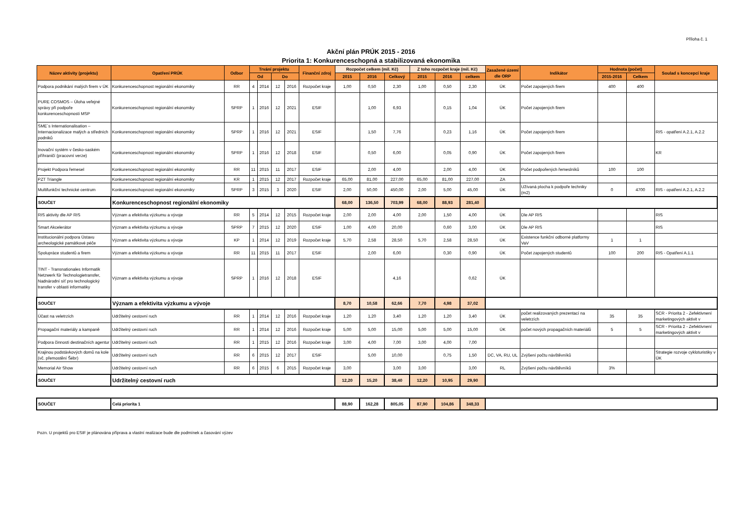Příloha č. 1
Akční plán PRÚK 2015 - 2016
Priorita 1: Konkurenceschopná a stabilizovaná ekonomika
| Název aktivity (projektu) | Opatření PRÚK | Odbor | Trvání projektu | | | | Finanční zdroj | Rozpočet celkem (mil. Kč) | | | Z toho rozpočet kraje (mil. Kč) | | | Zasažené území dle ORP | Indikátor | Hodnota (počet) | | Soulad s koncepcí kraje |
| --- | --- | --- | --- | --- | --- | --- | --- | --- | --- | --- | --- | --- | --- | --- | --- | --- | --- | --- |
| | | | Od | | Do | | | 2015 | 2016 | Celkový | 2015 | 2016 | celkem | | | 2015-2016 | Celkem | |
| Podpora podnikání malých firem v ÚK | Konkurenceschopnost regionální ekonomiky | RR | 4 | 2014 | 12 | 2016 | Rozpočet kraje | 1,00 | 0,50 | 2,30 | 1,00 | 0,50 | 2,30 | ÚK | Počet zapojených firem | 400 | 400 | |
| PURE COSMOS – Úloha veřejné správy při podpoře konkurenceschopnosti MSP | Konkurenceschopnost regionální ekonomiky | SPRP | 1 | 2016 | 12 | 2021 | ESIF | | 1,00 | 6,93 | | 0,15 | 1,04 | ÚK | Počet zapojených firem | | | |
| SME´s Internationalisation – Internacionalizace malých a středních podniků | Konkurenceschopnost regionální ekonomiky | SPRP | 1 | 2016 | 12 | 2021 | ESIF | | 1,50 | 7,76 | | 0,23 | 1,16 | ÚK | Počet zapojených firem | | | RIS - opatření A.2.1, A.2.2 |
| Inovační systém v česko-saském příhraničí (pracovní verze) | Konkurenceschopnost regionální ekonomiky | SPRP | 1 | 2016 | 12 | 2018 | ESIF | | 0,50 | 6,00 | | 0,05 | 0,90 | ÚK | Počet zapojených firem | | | KR |
| Projekt Podpora řemesel | Konkurenceschopnost regionální ekonomiky | RR | 11 | 2015 | 11 | 2017 | ESIF | | 2,00 | 4,00 | | 2,00 | 4,00 | ÚK | Počet podpořených řemeslníků | 100 | 100 | |
| PZT Triangle | Konkurenceschopnost regionální ekonomiky | KR | 1 | 2015 | 12 | 2017 | Rozpočet kraje | 65,00 | 81,00 | 227,00 | 65,00 | 81,00 | 227,00 | ZA | | | | |
| Multifunkční technické centrum | Konkurenceschopnost regionální ekonomiky | SPRP | 3 | 2015 | 3 | 2020 | ESIF | 2,00 | 50,00 | 450,00 | 2,00 | 5,00 | 45,00 | ÚK | Užívaná plocha k podpoře techniky (m2) | 0 | 4700 | RIS - opatření A.2.1, A.2.2 |
| SOUČET | Konkurenceschopnost regionální ekonomiky | | | | | | | 68,00 | 136,50 | 703,99 | 68,00 | 88,93 | 281,40 | | | | | |
| RIS aktivity dle AP RIS | Význam a efektivita výzkumu a vývoje | RR | 5 | 2014 | 12 | 2015 | Rozpočet kraje | 2,00 | 2,00 | 4,00 | 2,00 | 1,50 | 4,00 | ÚK | Dle AP RIS | | | RIS |
| Smart Akcelerátor | Význam a efektivita výzkumu a vývoje | SPRP | 7 | 2015 | 12 | 2020 | ESIF | 1,00 | 4,00 | 20,00 | | 0,60 | 3,00 | ÚK | Dle AP RIS | | | RIS |
| Institucionální podpora Ústavu archeologické památkové péče | Význam a efektivita výzkumu a vývoje | KP | 1 | 2014 | 12 | 2019 | Rozpočet kraje | 5,70 | 2,58 | 28,50 | 5,70 | 2,58 | 28,50 | ÚK | Existence funkční odborné platformy VaV | 1 | 1 | |
| Spolupráce studentů a firem | Význam a efektivita výzkumu a vývoje | RR | 11 | 2015 | 11 | 2017 | ESIF | | 2,00 | 6,00 | | 0,30 | 0,90 | ÚK | Počet zapojených studentů | 100 | 200 | RIS - Opatření A.1.1 |
| TINT - Transnationales Informatik Netzwerk fűr Technologietransfer, Nadnárodní síť pro technologický transfer v oblasti informatiky | Význam a efektivita výzkumu a vývoje | SPRP | 1 | 2016 | 12 | 2018 | ESIF | | | 4,16 | | | 0,62 | ÚK | | | | |
| SOUČET | Význam a efektivita výzkumu a vývoje | | | | | | | 8,70 | 10,58 | 62,66 | 7,70 | 4,98 | 37,02 | | | | | |
| Účast na veletrzích | Udržitelný cestovní ruch | RR | 1 | 2014 | 12 | 2016 | Rozpočet kraje | 1,20 | 1,20 | 3,40 | 1,20 | 1,20 | 3,40 | ÚK | počet realizovaných prezentací na veletrzích | 35 | 35 | SCR - Priorita 2 - Zefektivnení marketingových aktivit v |
| Propagační materiály a kampaně | Udržitelný cestovní ruch | RR | 1 | 2014 | 12 | 2016 | Rozpočet kraje | 5,00 | 5,00 | 15,00 | 5,00 | 5,00 | 15,00 | ÚK | počet nových propagačních materiálů | 5 | 5 | SCR - Priorita 2 - Zefektivnení marketingových aktivit v |
| Podpora činnosti destinačních agentur | Udržitelný cestovní ruch | RR | 1 | 2015 | 12 | 2016 | Rozpočet kraje | 3,00 | 4,00 | 7,00 | 3,00 | 4,00 | 7,00 | | | | | |
| Krajinou podstávkových domů na kole (vč. přemostění Šébr) | Udržitelný cestovní ruch | RR | 6 | 2015 | 12 | 2017 | ESIF | | 5,00 | 10,00 | | 0,75 | 1,50 | DC, VA, RU, UL | Zvýšení počtu návštěvníků | | | Strategie rozvoje cykloturistiky v ÚK |
| Memorial Air Show | Udržitelný cestovní ruch | RR | 6 | 2015 | 6 | 2015 | Rozpočet kraje | 3,00 | | 3,00 | 3,00 | | 3,00 | RL | Zvýšení počtu návštěvníků | 3% | | |
| SOUČET | Udržitelný cestovní ruch | | | | | | | 12,20 | 15,20 | 38,40 | 12,20 | 10,95 | 29,90 | | | | | |
| SOUČET | Celá priorita 1 | | | | | | | 88,90 | 162,28 | 805,05 | 87,90 | 104,86 | 348,33 | | | | | |
Pozn. U projektů pro ESIF je plánována příprava a vlastní realizace bude dle podmínek a časování výzev